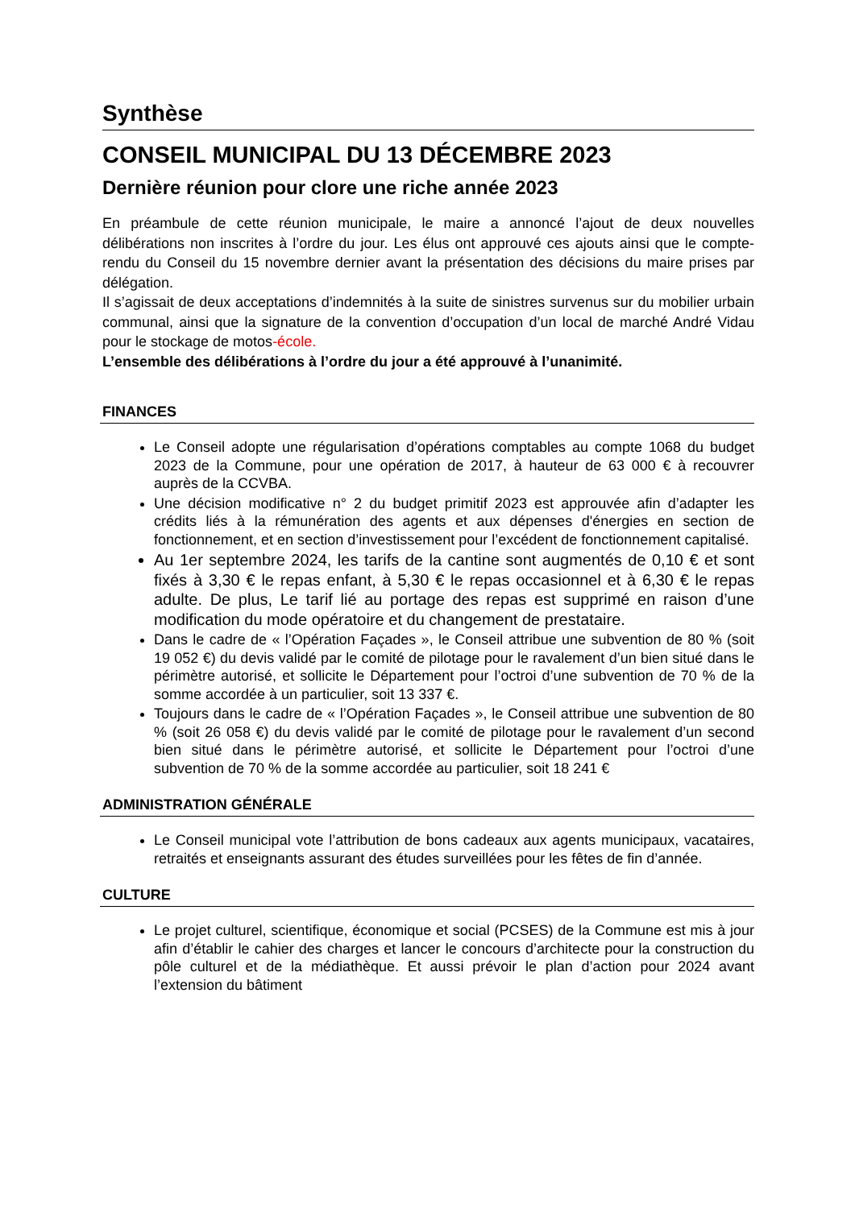Synthèse
CONSEIL MUNICIPAL DU 13 DÉCEMBRE 2023
Dernière réunion pour clore une riche année 2023
En préambule de cette réunion municipale, le maire a annoncé l’ajout de deux nouvelles délibérations non inscrites à l’ordre du jour. Les élus ont approuvé ces ajouts ainsi que le compte-rendu du Conseil du 15 novembre dernier avant la présentation des décisions du maire prises par délégation.
Il s’agissait de deux acceptations d’indemnités à la suite de sinistres survenus sur du mobilier urbain communal, ainsi que la signature de la convention d’occupation d’un local de marché André Vidau pour le stockage de motos-école.
L’ensemble des délibérations à l’ordre du jour a été approuvé à l’unanimité.
FINANCES
Le Conseil adopte une régularisation d’opérations comptables au compte 1068 du budget 2023 de la Commune, pour une opération de 2017, à hauteur de 63 000 € à recouvrer auprès de la CCVBA.
Une décision modificative n° 2 du budget primitif 2023 est approuvée afin d’adapter les crédits liés à la rémunération des agents et aux dépenses d'énergies en section de fonctionnement, et en section d’investissement pour l’excédent de fonctionnement capitalisé.
Au 1er septembre 2024, les tarifs de la cantine sont augmentés de 0,10 € et sont fixés à 3,30 € le repas enfant, à 5,30 € le repas occasionnel et à 6,30 € le repas adulte. De plus, Le tarif lié au portage des repas est supprimé en raison d’une modification du mode opératoire et du changement de prestataire.
Dans le cadre de « l’Opération Façades », le Conseil attribue une subvention de 80 % (soit 19 052 €) du devis validé par le comité de pilotage pour le ravalement d’un bien situé dans le périmètre autorisé, et sollicite le Département pour l’octroi d’une subvention de 70 % de la somme accordée à un particulier, soit 13 337 €.
Toujours dans le cadre de « l’Opération Façades », le Conseil attribue une subvention de 80 % (soit 26 058 €) du devis validé par le comité de pilotage pour le ravalement d’un second bien situé dans le périmètre autorisé, et sollicite le Département pour l’octroi d’une subvention de 70 % de la somme accordée au particulier, soit 18 241 €
ADMINISTRATION GÉNÉRALE
Le Conseil municipal vote l’attribution de bons cadeaux aux agents municipaux, vacataires, retraités et enseignants assurant des études surveillées pour les fêtes de fin d’année.
CULTURE
Le projet culturel, scientifique, économique et social (PCSES) de la Commune est mis à jour afin d’établir le cahier des charges et lancer le concours d’architecte pour la construction du pôle culturel et de la médiathèque. Et aussi prévoir le plan d’action pour 2024 avant l’extension du bâtiment